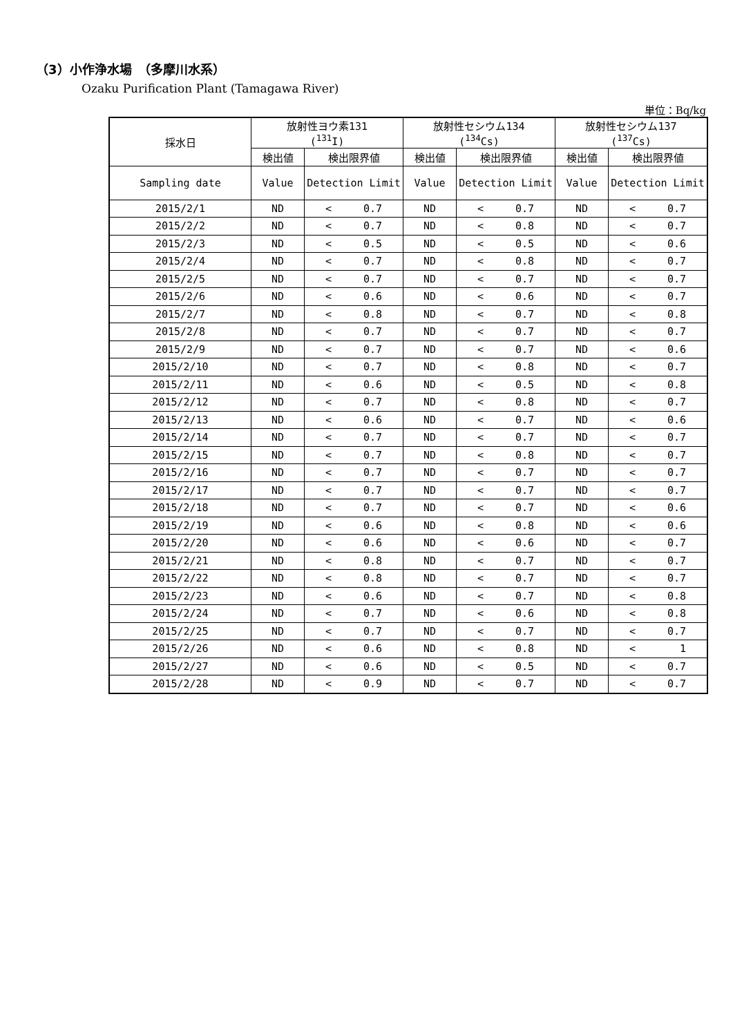（3）小作浄水場　（多摩川水系）
Ozaku Purification Plant (Tamagawa River)
単位：Bq/kg
| 採水日 | 放射性ヨウ素131 (<sup>131</sup>I) | | | 放射性セシウム134 (<sup>134</sup>Cs) | | | 放射性セシウム137 (<sup>137</sup>Cs) | | |
| --- | --- | --- | --- | --- | --- | --- | --- | --- | --- |
| | 検出値 | 検出限界値 | | 検出値 | 検出限界値 | | 検出値 | 検出限界値 | |
| Sampling date | Value | Detection Limit | | Value | Detection Limit | | Value | Detection Limit | |
| 2015/2/1 | ND | < | 0.7 | ND | < | 0.7 | ND | < | 0.7 |
| 2015/2/2 | ND | < | 0.7 | ND | < | 0.8 | ND | < | 0.7 |
| 2015/2/3 | ND | < | 0.5 | ND | < | 0.5 | ND | < | 0.6 |
| 2015/2/4 | ND | < | 0.7 | ND | < | 0.8 | ND | < | 0.7 |
| 2015/2/5 | ND | < | 0.7 | ND | < | 0.7 | ND | < | 0.7 |
| 2015/2/6 | ND | < | 0.6 | ND | < | 0.6 | ND | < | 0.7 |
| 2015/2/7 | ND | < | 0.8 | ND | < | 0.7 | ND | < | 0.8 |
| 2015/2/8 | ND | < | 0.7 | ND | < | 0.7 | ND | < | 0.7 |
| 2015/2/9 | ND | < | 0.7 | ND | < | 0.7 | ND | < | 0.6 |
| 2015/2/10 | ND | < | 0.7 | ND | < | 0.8 | ND | < | 0.7 |
| 2015/2/11 | ND | < | 0.6 | ND | < | 0.5 | ND | < | 0.8 |
| 2015/2/12 | ND | < | 0.7 | ND | < | 0.8 | ND | < | 0.7 |
| 2015/2/13 | ND | < | 0.6 | ND | < | 0.7 | ND | < | 0.6 |
| 2015/2/14 | ND | < | 0.7 | ND | < | 0.7 | ND | < | 0.7 |
| 2015/2/15 | ND | < | 0.7 | ND | < | 0.8 | ND | < | 0.7 |
| 2015/2/16 | ND | < | 0.7 | ND | < | 0.7 | ND | < | 0.7 |
| 2015/2/17 | ND | < | 0.7 | ND | < | 0.7 | ND | < | 0.7 |
| 2015/2/18 | ND | < | 0.7 | ND | < | 0.7 | ND | < | 0.6 |
| 2015/2/19 | ND | < | 0.6 | ND | < | 0.8 | ND | < | 0.6 |
| 2015/2/20 | ND | < | 0.6 | ND | < | 0.6 | ND | < | 0.7 |
| 2015/2/21 | ND | < | 0.8 | ND | < | 0.7 | ND | < | 0.7 |
| 2015/2/22 | ND | < | 0.8 | ND | < | 0.7 | ND | < | 0.7 |
| 2015/2/23 | ND | < | 0.6 | ND | < | 0.7 | ND | < | 0.8 |
| 2015/2/24 | ND | < | 0.7 | ND | < | 0.6 | ND | < | 0.8 |
| 2015/2/25 | ND | < | 0.7 | ND | < | 0.7 | ND | < | 0.7 |
| 2015/2/26 | ND | < | 0.6 | ND | < | 0.8 | ND | < | 1 |
| 2015/2/27 | ND | < | 0.6 | ND | < | 0.5 | ND | < | 0.7 |
| 2015/2/28 | ND | < | 0.9 | ND | < | 0.7 | ND | < | 0.7 |